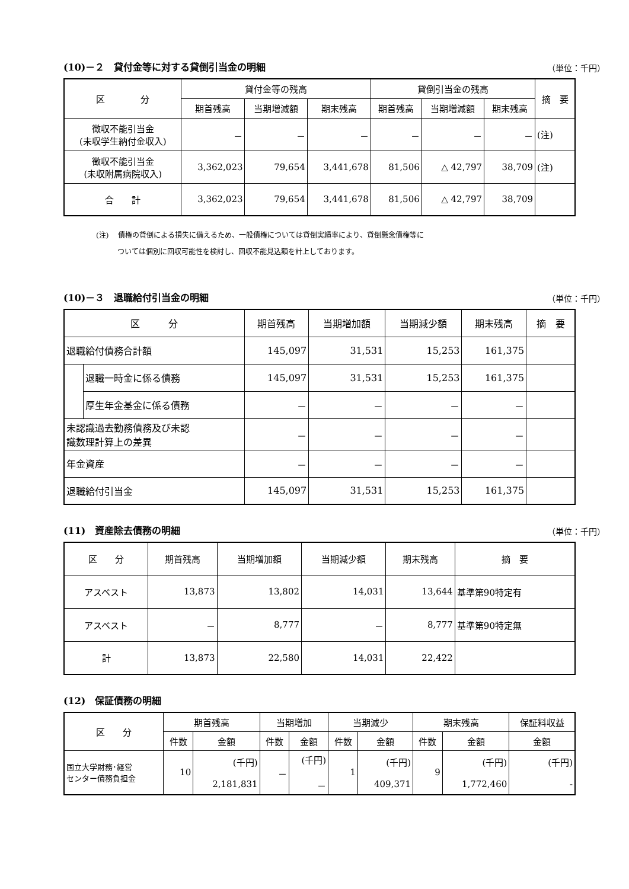(10)－２　貸付金等に対する貸倒引当金の明細
（単位：千円）
| 区 分 | 貸付金等の残高 | | | 貸倒引当金の残高 | | | 摘 要 |
| --- | --- | --- | --- | --- | --- | --- | --- |
| | 期首残高 | 当期増減額 | 期末残高 | 期首残高 | 当期増減額 | 期末残高 | |
| 徴収不能引当金 (未収学生納付金収入) | － | － | － | － | － | － | (注) |
| 徴収不能引当金 (未収附属病院収入) | 3,362,023 | 79,654 | 3,441,678 | 81,506 | △ 42,797 | 38,709 | (注) |
| 合 計 | 3,362,023 | 79,654 | 3,441,678 | 81,506 | △ 42,797 | 38,709 | |
(注)　 債権の貸倒による損失に備えるため、一般債権については貸倒実績率により、貸倒懸念債権等に
　　　ついては個別に回収可能性を検討し、回収不能見込額を計上しております。
(10)－３　退職給付引当金の明細
（単位：千円）
| 区 分 | | 期首残高 | 当期増加額 | 当期減少額 | 期末残高 | 摘 要 |
| --- | --- | --- | --- | --- | --- | --- |
| 退職給付債務合計額 | | 145,097 | 31,531 | 15,253 | 161,375 | |
| | 退職一時金に係る債務 | 145,097 | 31,531 | 15,253 | 161,375 | |
| | 厚生年金基金に係る債務 | － | － | － | － | |
| 未認識過去勤務債務及び未認 識数理計算上の差異 | | － | － | － | － | |
| 年金資産 | | － | － | － | － | |
| 退職給付引当金 | | 145,097 | 31,531 | 15,253 | 161,375 | |
(11)　資産除去債務の明細
（単位：千円）
| 区 分 | 期首残高 | 当期増加額 | 当期減少額 | 期末残高 | 摘 要 |
| --- | --- | --- | --- | --- | --- |
| アスベスト | 13,873 | 13,802 | 14,031 | 13,644 | 基準第90特定有 |
| アスベスト | － | 8,777 | － | 8,777 | 基準第90特定無 |
| 計 | 13,873 | 22,580 | 14,031 | 22,422 | |
(12)　保証債務の明細
| 区 分 | 期首残高 | | 当期増加 | | 当期減少 | | 期末残高 | | 保証料収益 |
| --- | --- | --- | --- | --- | --- | --- | --- | --- | --- |
| | 件数 | 金額 | 件数 | 金額 | 件数 | 金額 | 件数 | 金額 | 金額 |
| 国立大学財務･経営 センター債務負担金 | 10 | (千円) 2,181,831 | － | (千円) － | 1 | (千円) 409,371 | 9 | (千円) 1,772,460 | (千円) - |